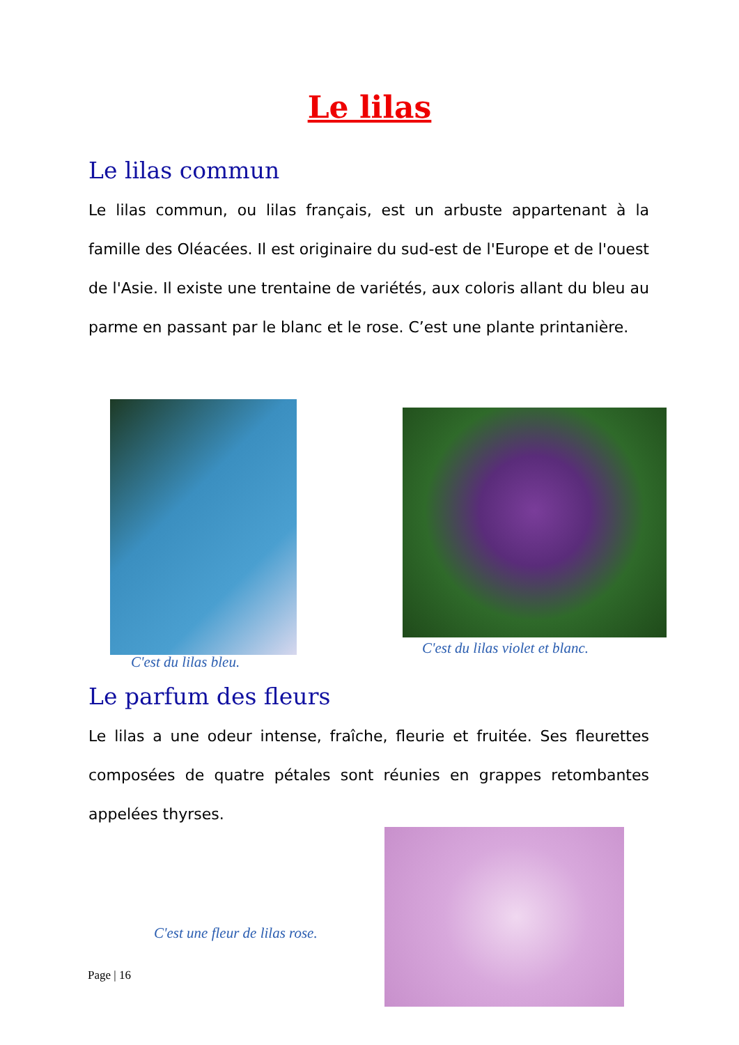Le lilas
Le lilas commun
Le lilas commun, ou lilas français, est un arbuste appartenant à la famille des Oléacées. Il est originaire du sud-est de l'Europe et de l'ouest de l'Asie. Il existe une trentaine de variétés, aux coloris allant du bleu au parme en passant par le blanc et le rose. C’est une plante printanière.
C'est du lilas bleu.
C'est du lilas violet et blanc.
Le parfum des fleurs
Le lilas a une odeur intense, fraîche, fleurie et fruitée. Ses fleurettes composées de quatre pétales sont réunies en grappes retombantes appelées thyrses.
C'est une fleur de lilas rose.
Page | 16